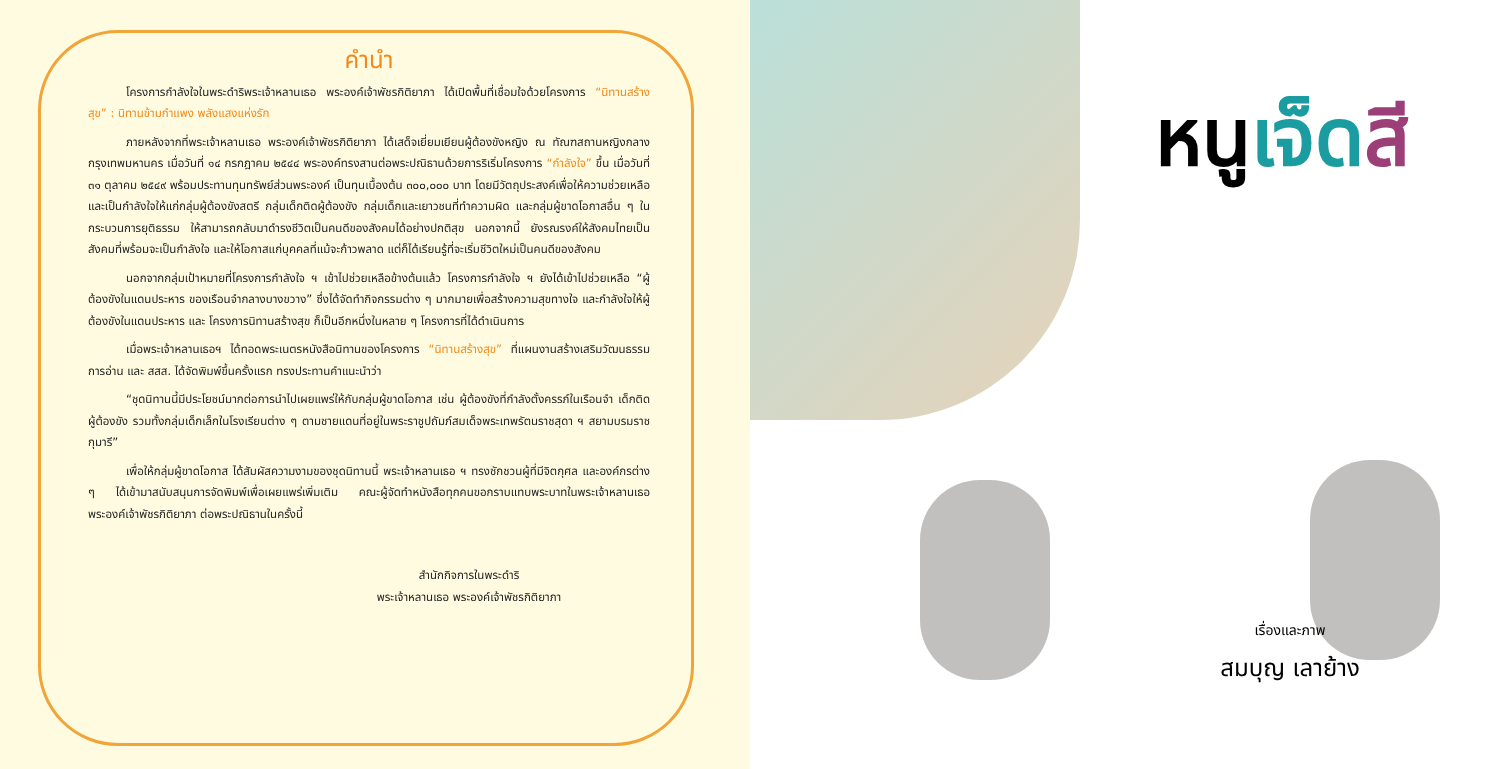คำนำ
โครงการกำลังใจในพระดำริพระเจ้าหลานเธอ พระองค์เจ้าพัชรกิติยาภา ได้เปิดพื้นที่เชื่อมใจด้วยโครงการ “นิทานสร้างสุข” : นิทานข้ามกำแพง พลังแสงแห่งรัก
ภายหลังจากที่พระเจ้าหลานเธอ พระองค์เจ้าพัชรกิติยาภา ได้เสด็จเยี่ยมเยียนผู้ต้องขังหญิง ณ ทัณฑสถานหญิงกลาง กรุงเทพมหานคร เมื่อวันที่ ๑๔ กรกฎาคม ๒๕๔๔ พระองค์ทรงสานต่อพระปณิธานด้วยการริเริ่มโครงการ “กำลังใจ” ขึ้น เมื่อวันที่ ๓๑ ตุลาคม ๒๕๔๙ พร้อมประทานทุนทรัพย์ส่วนพระองค์ เป็นทุนเบื้องต้น ๓๐๐,๐๐๐ บาท โดยมีวัตถุประสงค์เพื่อให้ความช่วยเหลือและเป็นกำลังใจให้แก่กลุ่มผู้ต้องขังสตรี กลุ่มเด็กติดผู้ต้องขัง กลุ่มเด็กและเยาวชนที่ทำความผิด และกลุ่มผู้ขาดโอกาสอื่น ๆ ในกระบวนการยุติธรรม ให้สามารถกลับมาดำรงชีวิตเป็นคนดีของสังคมได้อย่างปกติสุข นอกจากนี้ ยังรณรงค์ให้สังคมไทยเป็นสังคมที่พร้อมจะเป็นกำลังใจ และให้โอกาสแก่บุคคลที่แม้จะก้าวพลาด แต่ก็ได้เรียนรู้ที่จะเริ่มชีวิตใหม่เป็นคนดีของสังคม
นอกจากกลุ่มเป้าหมายที่โครงการกำลังใจ ฯ เข้าไปช่วยเหลือข้างต้นแล้ว โครงการกำลังใจ ฯ ยังได้เข้าไปช่วยเหลือ “ผู้ต้องขังในแดนประหาร ของเรือนจำกลางบางขวาง” ซึ่งได้จัดทำกิจกรรมต่าง ๆ มากมายเพื่อสร้างความสุขทางใจ และกำลังใจให้ผู้ต้องขังในแดนประหาร และ โครงการนิทานสร้างสุข ก็เป็นอีกหนึ่งในหลาย ๆ โครงการที่ได้ดำเนินการ
เมื่อพระเจ้าหลานเธอฯ ได้ทอดพระเนตรหนังสือนิทานของโครงการ “นิทานสร้างสุข” ที่แผนงานสร้างเสริมวัฒนธรรมการอ่าน และ สสส. ได้จัดพิมพ์ขึ้นครั้งแรก ทรงประทานคำแนะนำว่า
“ชุดนิทานนี้มีประโยชน์มากต่อการนำไปเผยแพร่ให้กับกลุ่มผู้ขาดโอกาส เช่น ผู้ต้องขังที่กำลังตั้งครรภ์ในเรือนจำ เด็กติดผู้ต้องขัง รวมทั้งกลุ่มเด็กเล็กในโรงเรียนต่าง ๆ ตามชายแดนที่อยู่ในพระราชูปถัมภ์สมเด็จพระเทพรัตนราชสุดา ฯ สยามบรมราชกุมารี”
เพื่อให้กลุ่มผู้ขาดโอกาส ได้สัมผัสความงามของชุดนิทานนี้ พระเจ้าหลานเธอ ฯ ทรงชักชวนผู้ที่มีจิตกุศล และองค์กรต่าง ๆ ได้เข้ามาสนับสนุนการจัดพิมพ์เพื่อเผยแพร่เพิ่มเติม คณะผู้จัดทำหนังสือทุกคนขอกราบแทบพระบาทในพระเจ้าหลานเธอ พระองค์เจ้าพัชรกิติยาภา ต่อพระปณิธานในครั้งนี้
สำนักกิจการในพระดำริ
พระเจ้าหลานเธอ พระองค์เจ้าพัชรกิติยาภา
หนูเจ็ด สี
เรื่องและภาพ
สมบุญ เลาย้าง